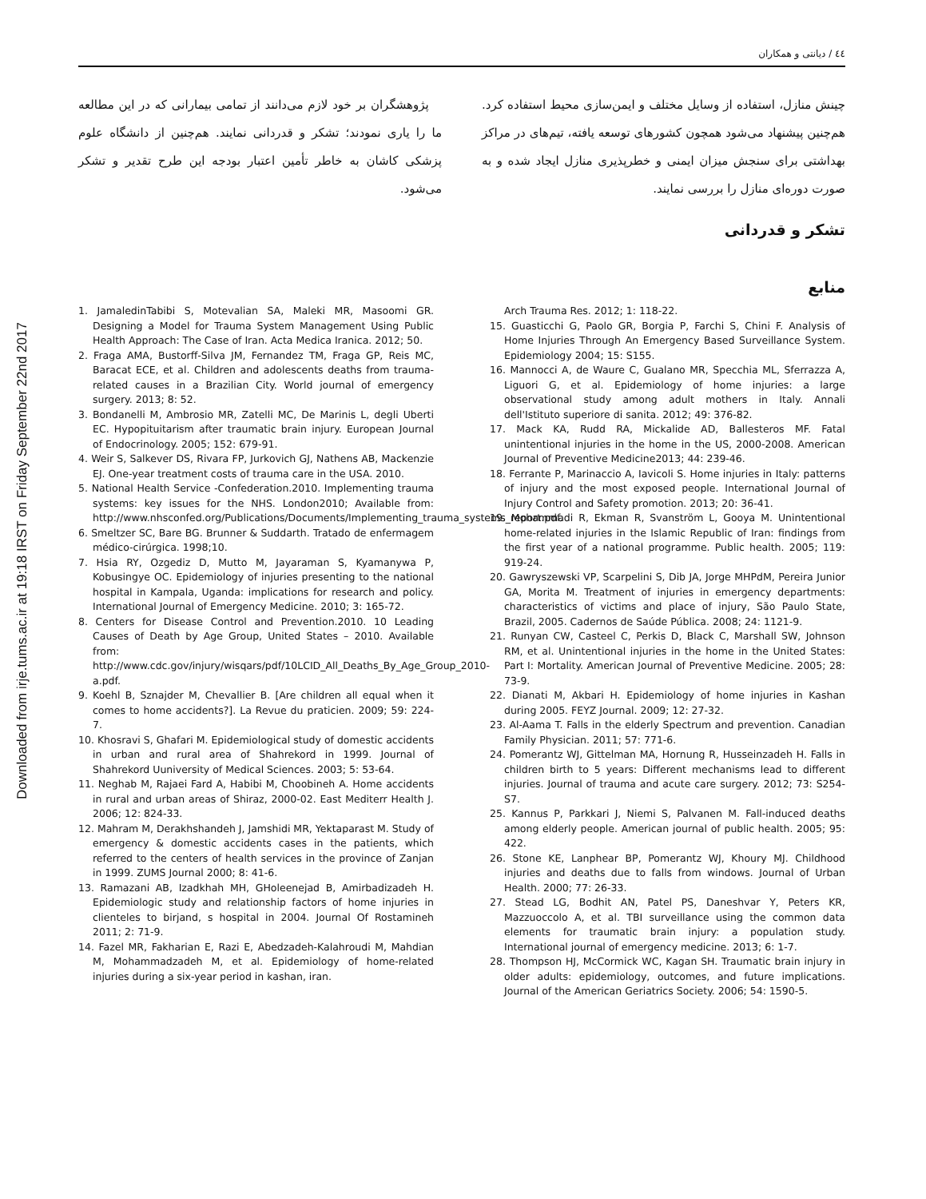Downloaded from irje.tums.ac.ir at 19:18 IRST on Friday September 22nd 2017
٤٤ / دیانتی و همکاران
چینش منازل، استفاده از وسایل مختلف و ایمن‌سازی محیط استفاده کرد. هم‌چنین پیشنهاد می‌شود همچون کشورهای توسعه یافته، تیم‌های در مراکز بهداشتی برای سنجش میزان ایمنی و خطرپذیری منازل ایجاد شده و به صورت دوره‌ای منازل را بررسی نمایند.
پژوهشگران بر خود لازم می‌دانند از تمامی بیمارانی که در این مطالعه ما را یاری نمودند؛ تشکر و قدردانی نمایند. هم‌چنین از دانشگاه علوم پزشکی کاشان به خاطر تأمین اعتبار بودجه این طرح تقدیر و تشکر می‌شود.
تشکر و قدردانی
منابع
1. JamaledinTabibi S, Motevalian SA, Maleki MR, Masoomi GR. Designing a Model for Trauma System Management Using Public Health Approach: The Case of Iran. Acta Medica Iranica. 2012; 50.
2. Fraga AMA, Bustorff-Silva JM, Fernandez TM, Fraga GP, Reis MC, Baracat ECE, et al. Children and adolescents deaths from trauma-related causes in a Brazilian City. World journal of emergency surgery. 2013; 8: 52.
3. Bondanelli M, Ambrosio MR, Zatelli MC, De Marinis L, degli Uberti EC. Hypopituitarism after traumatic brain injury. European Journal of Endocrinology. 2005; 152: 679-91.
4. Weir S, Salkever DS, Rivara FP, Jurkovich GJ, Nathens AB, Mackenzie EJ. One-year treatment costs of trauma care in the USA. 2010.
5. National Health Service -Confederation.2010. Implementing trauma systems: key issues for the NHS. London2010; Available from: http://www.nhsconfed.org/Publications/Documents/Implementing_trauma_systems_report.pdf.
6. Smeltzer SC, Bare BG. Brunner & Suddarth. Tratado de enfermagem médico-cirúrgica. 1998;10.
7. Hsia RY, Ozgediz D, Mutto M, Jayaraman S, Kyamanywa P, Kobusingye OC. Epidemiology of injuries presenting to the national hospital in Kampala, Uganda: implications for research and policy. International Journal of Emergency Medicine. 2010; 3: 165-72.
8. Centers for Disease Control and Prevention.2010. 10 Leading Causes of Death by Age Group, United States – 2010. Available from: http://www.cdc.gov/injury/wisqars/pdf/10LCID_All_Deaths_By_Age_Group_2010-a.pdf.
9. Koehl B, Sznajder M, Chevallier B. [Are children all equal when it comes to home accidents?]. La Revue du praticien. 2009; 59: 224-7.
10. Khosravi S, Ghafari M. Epidemiological study of domestic accidents in urban and rural area of Shahrekord in 1999. Journal of Shahrekord Uuniversity of Medical Sciences. 2003; 5: 53-64.
11. Neghab M, Rajaei Fard A, Habibi M, Choobineh A. Home accidents in rural and urban areas of Shiraz, 2000-02. East Mediterr Health J. 2006; 12: 824-33.
12. Mahram M, Derakhshandeh J, Jamshidi MR, Yektaparast M. Study of emergency & domestic accidents cases in the patients, which referred to the centers of health services in the province of Zanjan in 1999. ZUMS Journal 2000; 8: 41-6.
13. Ramazani AB, Izadkhah MH, GHoleenejad B, Amirbadizadeh H. Epidemiologic study and relationship factors of home injuries in clienteles to birjand, s hospital in 2004. Journal Of Rostamineh 2011; 2: 71-9.
14. Fazel MR, Fakharian E, Razi E, Abedzadeh-Kalahroudi M, Mahdian M, Mohammadzadeh M, et al. Epidemiology of home-related injuries during a six-year period in kashan, iran.
Arch Trauma Res. 2012; 1: 118-22.
15. Guasticchi G, Paolo GR, Borgia P, Farchi S, Chini F. Analysis of Home Injuries Through An Emergency Based Surveillance System. Epidemiology 2004; 15: S155.
16. Mannocci A, de Waure C, Gualano MR, Specchia ML, Sferrazza A, Liguori G, et al. Epidemiology of home injuries: a large observational study among adult mothers in Italy. Annali dell'Istituto superiore di sanita. 2012; 49: 376-82.
17. Mack KA, Rudd RA, Mickalide AD, Ballesteros MF. Fatal unintentional injuries in the home in the US, 2000-2008. American Journal of Preventive Medicine2013; 44: 239-46.
18. Ferrante P, Marinaccio A, Iavicoli S. Home injuries in Italy: patterns of injury and the most exposed people. International Journal of Injury Control and Safety promotion. 2013; 20: 36-41.
19. Mohammadi R, Ekman R, Svanström L, Gooya M. Unintentional home-related injuries in the Islamic Republic of Iran: findings from the first year of a national programme. Public health. 2005; 119: 919-24.
20. Gawryszewski VP, Scarpelini S, Dib JA, Jorge MHPdM, Pereira Junior GA, Morita M. Treatment of injuries in emergency departments: characteristics of victims and place of injury, São Paulo State, Brazil, 2005. Cadernos de Saúde Pública. 2008; 24: 1121-9.
21. Runyan CW, Casteel C, Perkis D, Black C, Marshall SW, Johnson RM, et al. Unintentional injuries in the home in the United States: Part I: Mortality. American Journal of Preventive Medicine. 2005; 28: 73-9.
22. Dianati M, Akbari H. Epidemiology of home injuries in Kashan during 2005. FEYZ Journal. 2009; 12: 27-32.
23. Al-Aama T. Falls in the elderly Spectrum and prevention. Canadian Family Physician. 2011; 57: 771-6.
24. Pomerantz WJ, Gittelman MA, Hornung R, Husseinzadeh H. Falls in children birth to 5 years: Different mechanisms lead to different injuries. Journal of trauma and acute care surgery. 2012; 73: S254-S7.
25. Kannus P, Parkkari J, Niemi S, Palvanen M. Fall-induced deaths among elderly people. American journal of public health. 2005; 95: 422.
26. Stone KE, Lanphear BP, Pomerantz WJ, Khoury MJ. Childhood injuries and deaths due to falls from windows. Journal of Urban Health. 2000; 77: 26-33.
27. Stead LG, Bodhit AN, Patel PS, Daneshvar Y, Peters KR, Mazzuoccolo A, et al. TBI surveillance using the common data elements for traumatic brain injury: a population study. International journal of emergency medicine. 2013; 6: 1-7.
28. Thompson HJ, McCormick WC, Kagan SH. Traumatic brain injury in older adults: epidemiology, outcomes, and future implications. Journal of the American Geriatrics Society. 2006; 54: 1590-5.